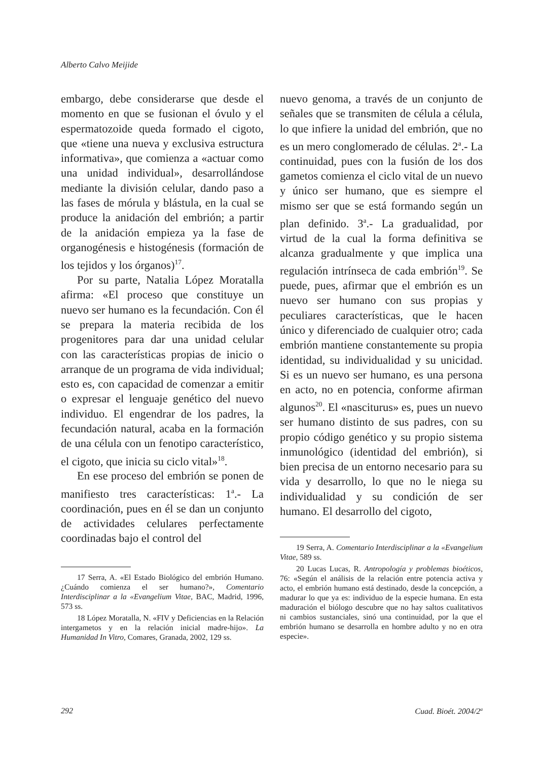Alberto Calvo Meijide
embargo, debe considerarse que desde el momento en que se fusionan el óvulo y el espermatozoide queda formado el cigoto, que «tiene una nueva y exclusiva estructura informativa», que comienza a «actuar como una unidad individual», desarrollándose mediante la división celular, dando paso a las fases de mórula y blástula, en la cual se produce la anidación del embrión; a partir de la anidación empieza ya la fase de organogénesis e histogénesis (formación de los tejidos y los órganos)<sup>17</sup>.
Por su parte, Natalia López Moratalla afirma: «El proceso que constituye un nuevo ser humano es la fecundación. Con él se prepara la materia recibida de los progenitores para dar una unidad celular con las características propias de inicio o arranque de un programa de vida individual; esto es, con capacidad de comenzar a emitir o expresar el lenguaje genético del nuevo individuo. El engendrar de los padres, la fecundación natural, acaba en la formación de una célula con un fenotipo característico, el cigoto, que inicia su ciclo vital»<sup>18</sup>.
En ese proceso del embrión se ponen de manifiesto tres características: 1<sup>a</sup>.- La coordinación, pues en él se dan un conjunto de actividades celulares perfectamente coordinadas bajo el control del
17 Serra, A. «El Estado Biológico del embrión Humano. ¿Cuándo comienza el ser humano?», Comentario Interdisciplinar a la «Evangelium Vitae, BAC, Madrid, 1996, 573 ss.
18 López Moratalla, N. «FIV y Deficiencias en la Relación intergametos y en la relación inicial madre-hijo». La Humanidad In Vitro, Comares, Granada, 2002, 129 ss.
nuevo genoma, a través de un conjunto de señales que se transmiten de célula a célula, lo que infiere la unidad del embrión, que no es un mero conglomerado de células. 2<sup>a</sup>.- La continuidad, pues con la fusión de los dos gametos comienza el ciclo vital de un nuevo y único ser humano, que es siempre el mismo ser que se está formando según un plan definido. 3<sup>a</sup>.- La gradualidad, por virtud de la cual la forma definitiva se alcanza gradualmente y que implica una regulación intrínseca de cada embrión<sup>19</sup>. Se puede, pues, afirmar que el embrión es un nuevo ser humano con sus propias y peculiares características, que le hacen único y diferenciado de cualquier otro; cada embrión mantiene constantemente su propia identidad, su individualidad y su unicidad. Si es un nuevo ser humano, es una persona en acto, no en potencia, conforme afirman algunos<sup>20</sup>. El «nasciturus» es, pues un nuevo ser humano distinto de sus padres, con su propio código genético y su propio sistema inmunológico (identidad del embrión), si bien precisa de un entorno necesario para su vida y desarrollo, lo que no le niega su individualidad y su condición de ser humano. El desarrollo del cigoto,
19 Serra, A. Comentario Interdisciplinar a la «Evangelium Vitae, 589 ss.
20 Lucas Lucas, R. Antropología y problemas bioéticos, 76: «Según el análisis de la relación entre potencia activa y acto, el embrión humano está destinado, desde la concepción, a madurar lo que ya es: individuo de la especie humana. En esta maduración el biólogo descubre que no hay saltos cualitativos ni cambios sustanciales, sinó una continuidad, por la que el embrión humano se desarrolla en hombre adulto y no en otra especie».
292 Cuad. Bioét. 2004/2<sup>a</sup>